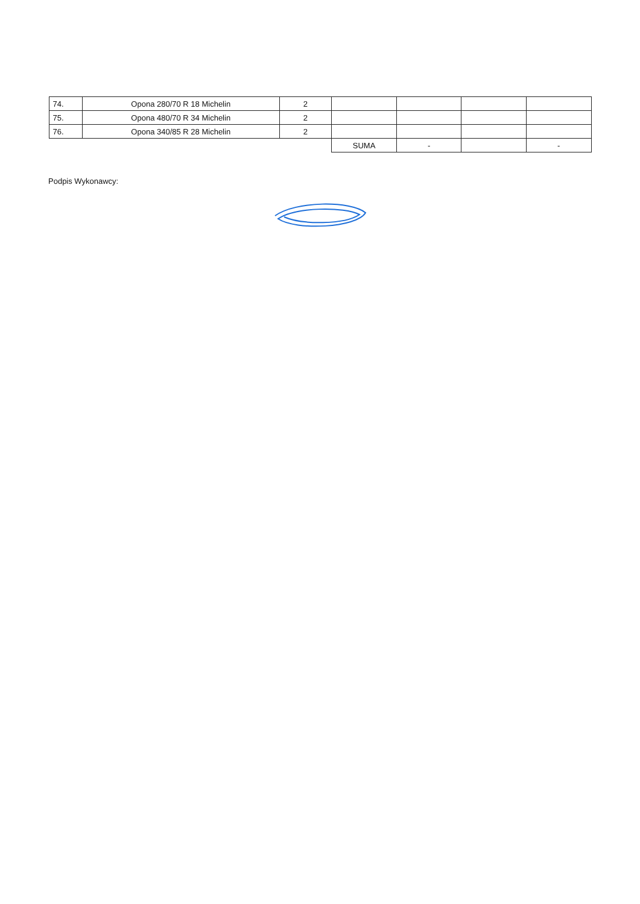| 74. | Opona 280/70 R 18 Michelin | 2 | | | | |
| 75. | Opona 480/70 R 34 Michelin | 2 | | | | |
| 76. | Opona 340/85 R 28 Michelin | 2 | | | | |
| | | | SUMA | - | | - |
Podpis Wykonawcy: